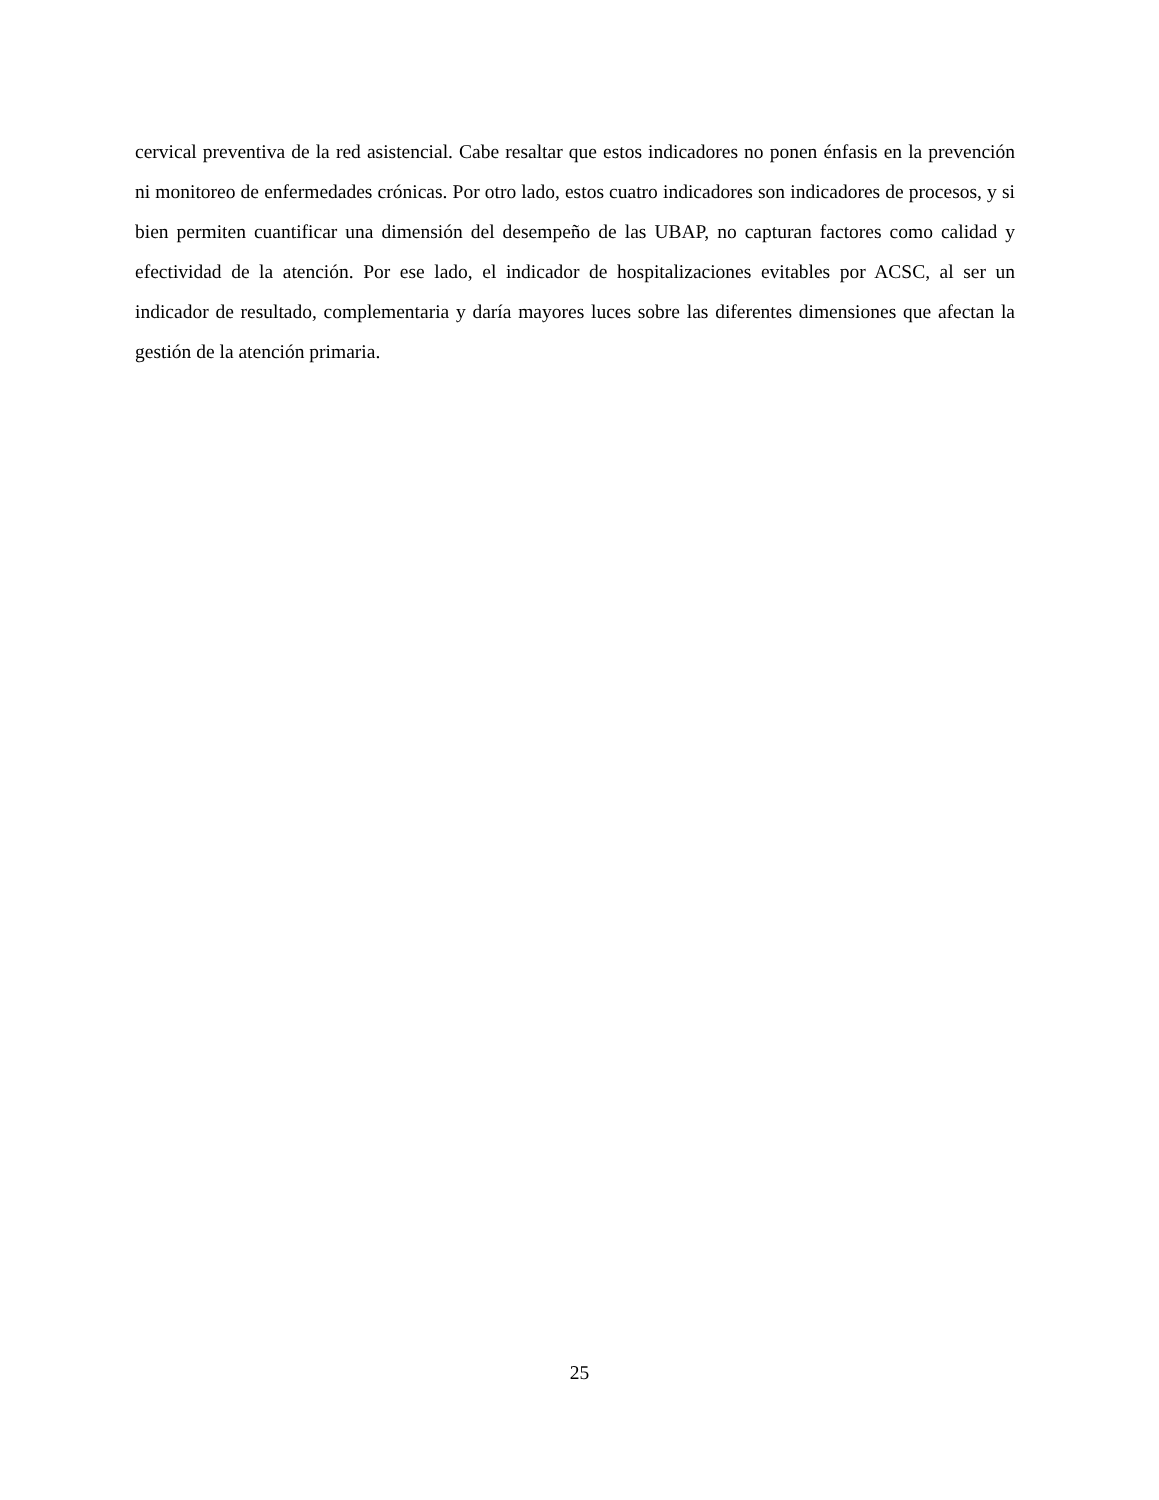cervical preventiva de la red asistencial. Cabe resaltar que estos indicadores no ponen énfasis en la prevención ni monitoreo de enfermedades crónicas. Por otro lado, estos cuatro indicadores son indicadores de procesos, y si bien permiten cuantificar una dimensión del desempeño de las UBAP, no capturan factores como calidad y efectividad de la atención. Por ese lado, el indicador de hospitalizaciones evitables por ACSC, al ser un indicador de resultado, complementaria y daría mayores luces sobre las diferentes dimensiones que afectan la gestión de la atención primaria.
25